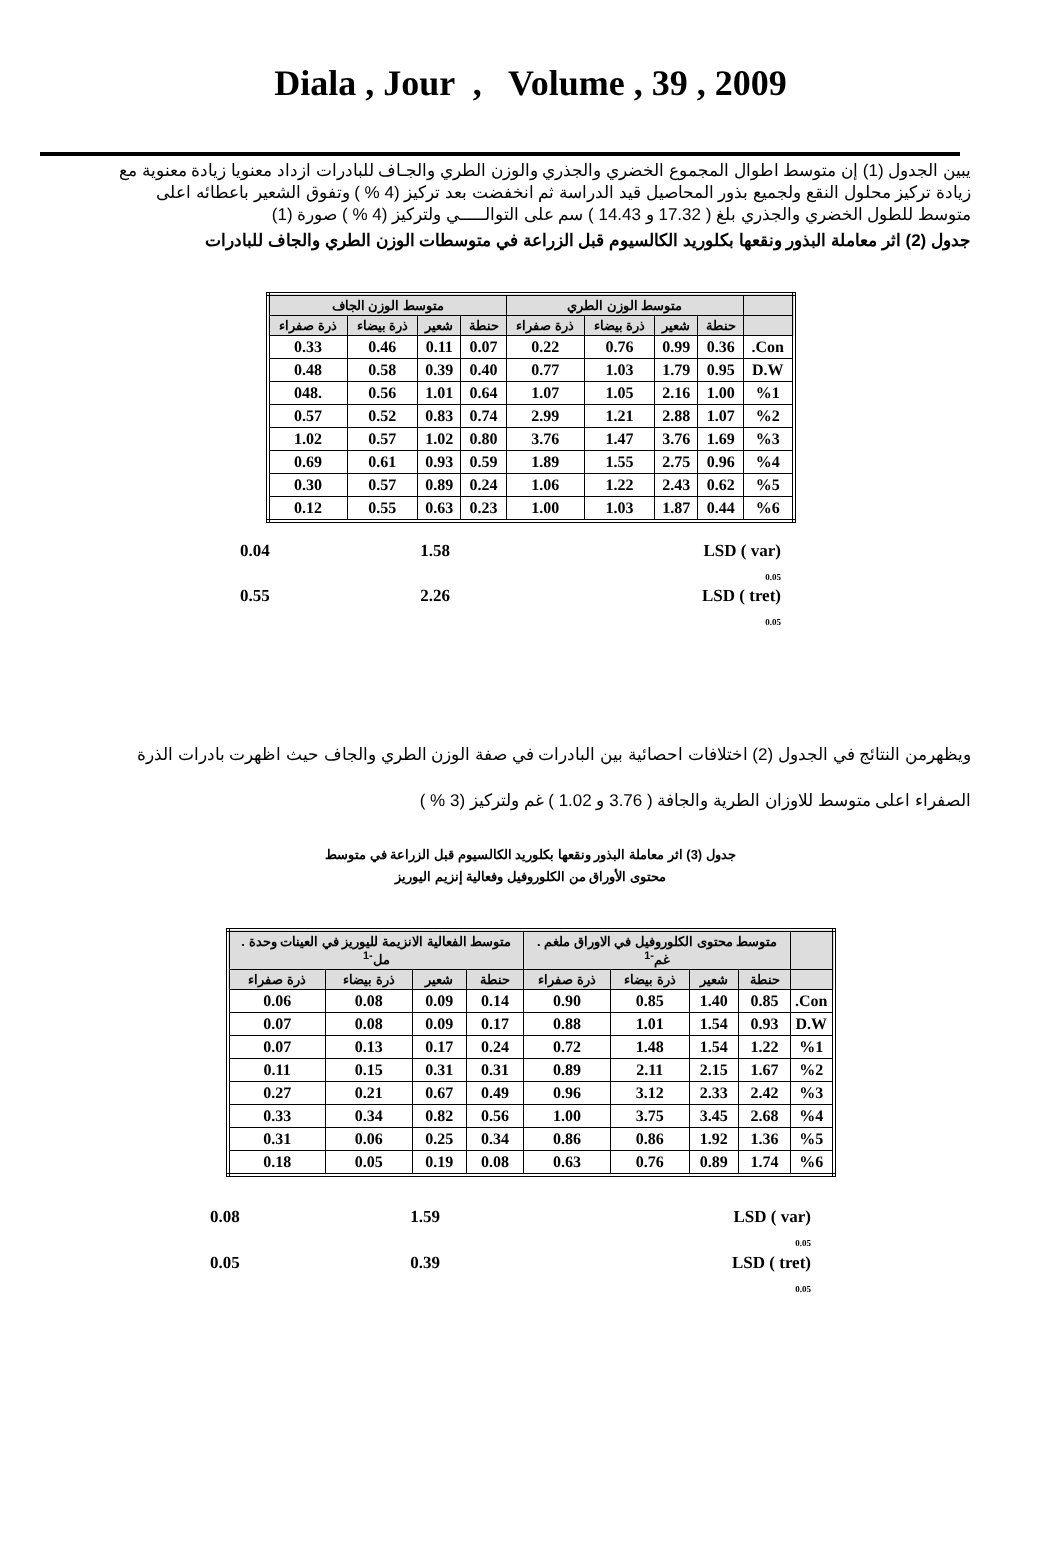Diala , Jour , Volume , 39 , 2009
يبين الجدول (1) إن متوسط اطوال المجموع الخضري والجذري والوزن الطري والجـاف للبادرات ازداد معنويا زيادة معنوية مع زيادة تركيز محلول النقع ولجميع بذور المحاصيل قيد الدراسة ثم انخفضت بعد تركيز (4 % ) وتفوق الشعير باعطائه اعلى متوسط للطول الخضري والجذري بلغ ( 17.32 و 14.43 ) سم على التوالـــــي ولتركيز (4 % ) صورة (1)
جدول (2) اثر معاملة البذور ونقعها بكلوريد الكالسيوم قبل الزراعة في متوسطات الوزن الطري والجاف للبادرات
| | متوسط الوزن الطري | | | | متوسط الوزن الجاف | | | |
| --- | --- | --- | --- | --- | --- | --- | --- | --- |
| | حنطة | شعير | ذرة بيضاء | ذرة صفراء | حنطة | شعير | ذرة بيضاء | ذرة صفراء |
| Con. | 0.36 | 0.99 | 0.76 | 0.22 | 0.07 | 0.11 | 0.46 | 0.33 |
| D.W | 0.95 | 1.79 | 1.03 | 0.77 | 0.40 | 0.39 | 0.58 | 0.48 |
| %1 | 1.00 | 2.16 | 1.05 | 1.07 | 0.64 | 1.01 | 0.56 | .048 |
| %2 | 1.07 | 2.88 | 1.21 | 2.99 | 0.74 | 0.83 | 0.52 | 0.57 |
| %3 | 1.69 | 3.76 | 1.47 | 3.76 | 0.80 | 1.02 | 0.57 | 1.02 |
| %4 | 0.96 | 2.75 | 1.55 | 1.89 | 0.59 | 0.93 | 0.61 | 0.69 |
| %5 | 0.62 | 2.43 | 1.22 | 1.06 | 0.24 | 0.89 | 0.57 | 0.30 |
| %6 | 0.44 | 1.87 | 1.03 | 1.00 | 0.23 | 0.63 | 0.55 | 0.12 |
0.04 1.58 LSD ( var)
<sub>0.05</sub>
0.55 2.26 LSD ( tret)
<sub>0.05</sub>
ويظهرمن النتائج في الجدول (2) اختلافات احصائية بين البادرات في صفة الوزن الطري والجاف حيث اظهرت بادرات الذرة الصفراء اعلى متوسط للاوزان الطرية والجافة ( 3.76 و 1.02 ) غم ولتركيز (3 % )
جدول (3) اثر معاملة البذور ونقعها بكلوريد الكالسيوم قبل الزراعة في متوسط
محتوى الأوراق من الكلوروفيل وفعالية إنزيم اليوريز
| | متوسط محتوى الكلوروفيل في الاوراق ملغم . غم<sup>-1</sup> | | | | متوسط الفعالية الانزيمة لليوريز في العينات وحدة . مل<sup>-1</sup> | | | |
| --- | --- | --- | --- | --- | --- | --- | --- | --- |
| | حنطة | شعير | ذرة بيضاء | ذرة صفراء | حنطة | شعير | ذرة بيضاء | ذرة صفراء |
| Con. | 0.85 | 1.40 | 0.85 | 0.90 | 0.14 | 0.09 | 0.08 | 0.06 |
| D.W | 0.93 | 1.54 | 1.01 | 0.88 | 0.17 | 0.09 | 0.08 | 0.07 |
| %1 | 1.22 | 1.54 | 1.48 | 0.72 | 0.24 | 0.17 | 0.13 | 0.07 |
| %2 | 1.67 | 2.15 | 2.11 | 0.89 | 0.31 | 0.31 | 0.15 | 0.11 |
| %3 | 2.42 | 2.33 | 3.12 | 0.96 | 0.49 | 0.67 | 0.21 | 0.27 |
| %4 | 2.68 | 3.45 | 3.75 | 1.00 | 0.56 | 0.82 | 0.34 | 0.33 |
| %5 | 1.36 | 1.92 | 0.86 | 0.86 | 0.34 | 0.25 | 0.06 | 0.31 |
| %6 | 1.74 | 0.89 | 0.76 | 0.63 | 0.08 | 0.19 | 0.05 | 0.18 |
0.08 1.59 LSD ( var)
<sub>0.05</sub>
0.05 0.39 LSD ( tret)
<sub>0.05</sub>